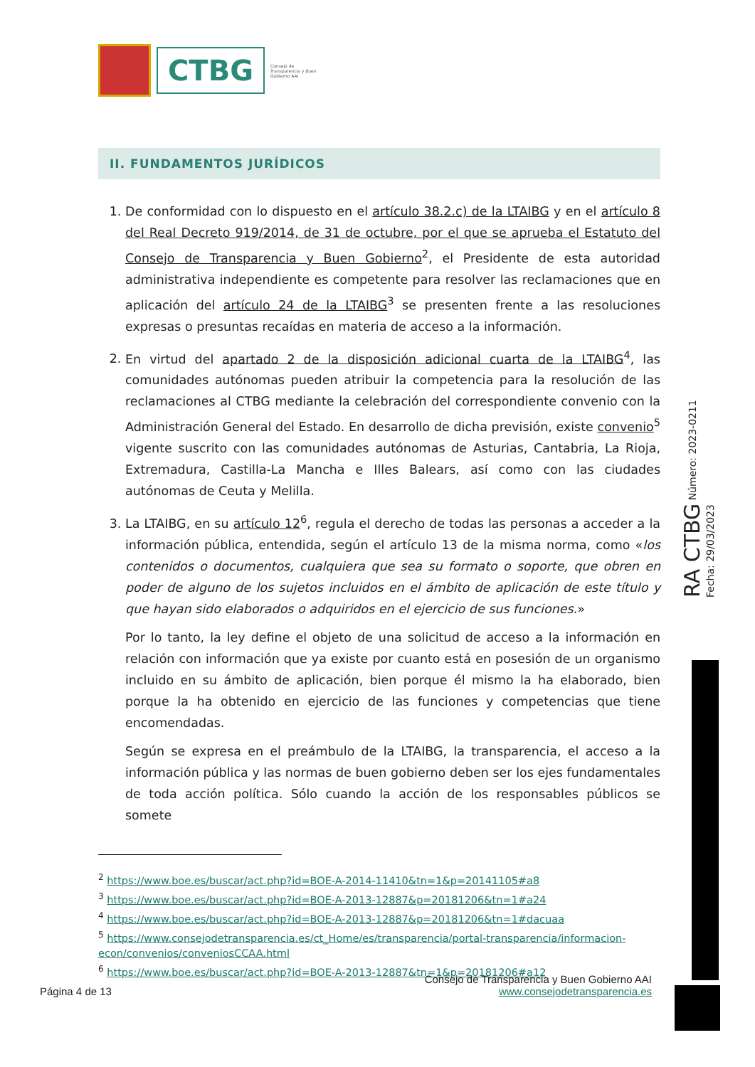CTBG
Consejo de Transparencia y Buen Gobierno AAI
II. FUNDAMENTOS JURÍDICOS
1. De conformidad con lo dispuesto en el artículo 38.2.c) de la LTAIBG y en el artículo 8 del Real Decreto 919/2014, de 31 de octubre, por el que se aprueba el Estatuto del Consejo de Transparencia y Buen Gobierno<sup>2</sup>, el Presidente de esta autoridad administrativa independiente es competente para resolver las reclamaciones que en aplicación del artículo 24 de la LTAIBG<sup>3</sup> se presenten frente a las resoluciones expresas o presuntas recaídas en materia de acceso a la información.
2. En virtud del apartado 2 de la disposición adicional cuarta de la LTAIBG<sup>4</sup>, las comunidades autónomas pueden atribuir la competencia para la resolución de las reclamaciones al CTBG mediante la celebración del correspondiente convenio con la Administración General del Estado. En desarrollo de dicha previsión, existe convenio<sup>5</sup> vigente suscrito con las comunidades autónomas de Asturias, Cantabria, La Rioja, Extremadura, Castilla-La Mancha e Illes Balears, así como con las ciudades autónomas de Ceuta y Melilla.
3. La LTAIBG, en su artículo 12<sup>6</sup>, regula el derecho de todas las personas a acceder a la información pública, entendida, según el artículo 13 de la misma norma, como «los contenidos o documentos, cualquiera que sea su formato o soporte, que obren en poder de alguno de los sujetos incluidos en el ámbito de aplicación de este título y que hayan sido elaborados o adquiridos en el ejercicio de sus funciones.»
Por lo tanto, la ley define el objeto de una solicitud de acceso a la información en relación con información que ya existe por cuanto está en posesión de un organismo incluido en su ámbito de aplicación, bien porque él mismo la ha elaborado, bien porque la ha obtenido en ejercicio de las funciones y competencias que tiene encomendadas.
Según se expresa en el preámbulo de la LTAIBG, la transparencia, el acceso a la información pública y las normas de buen gobierno deben ser los ejes fundamentales de toda acción política. Sólo cuando la acción de los responsables públicos se somete
<sup>2</sup> https://www.boe.es/buscar/act.php?id=BOE-A-2014-11410&tn=1&p=20141105#a8
<sup>3</sup> https://www.boe.es/buscar/act.php?id=BOE-A-2013-12887&p=20181206&tn=1#a24
<sup>4</sup> https://www.boe.es/buscar/act.php?id=BOE-A-2013-12887&p=20181206&tn=1#dacuaa
<sup>5</sup> https://www.consejodetransparencia.es/ct_Home/es/transparencia/portal-transparencia/informacion-econ/convenios/conveniosCCAA.html
<sup>6</sup> https://www.boe.es/buscar/act.php?id=BOE-A-2013-12887&tn=1&p=20181206#a12
RA CTBG Número: 2023-0211 Fecha: 29/03/2023
Consejo de Transparencia y Buen Gobierno AAI
Página 4 de 13 www.consejodetransparencia.es